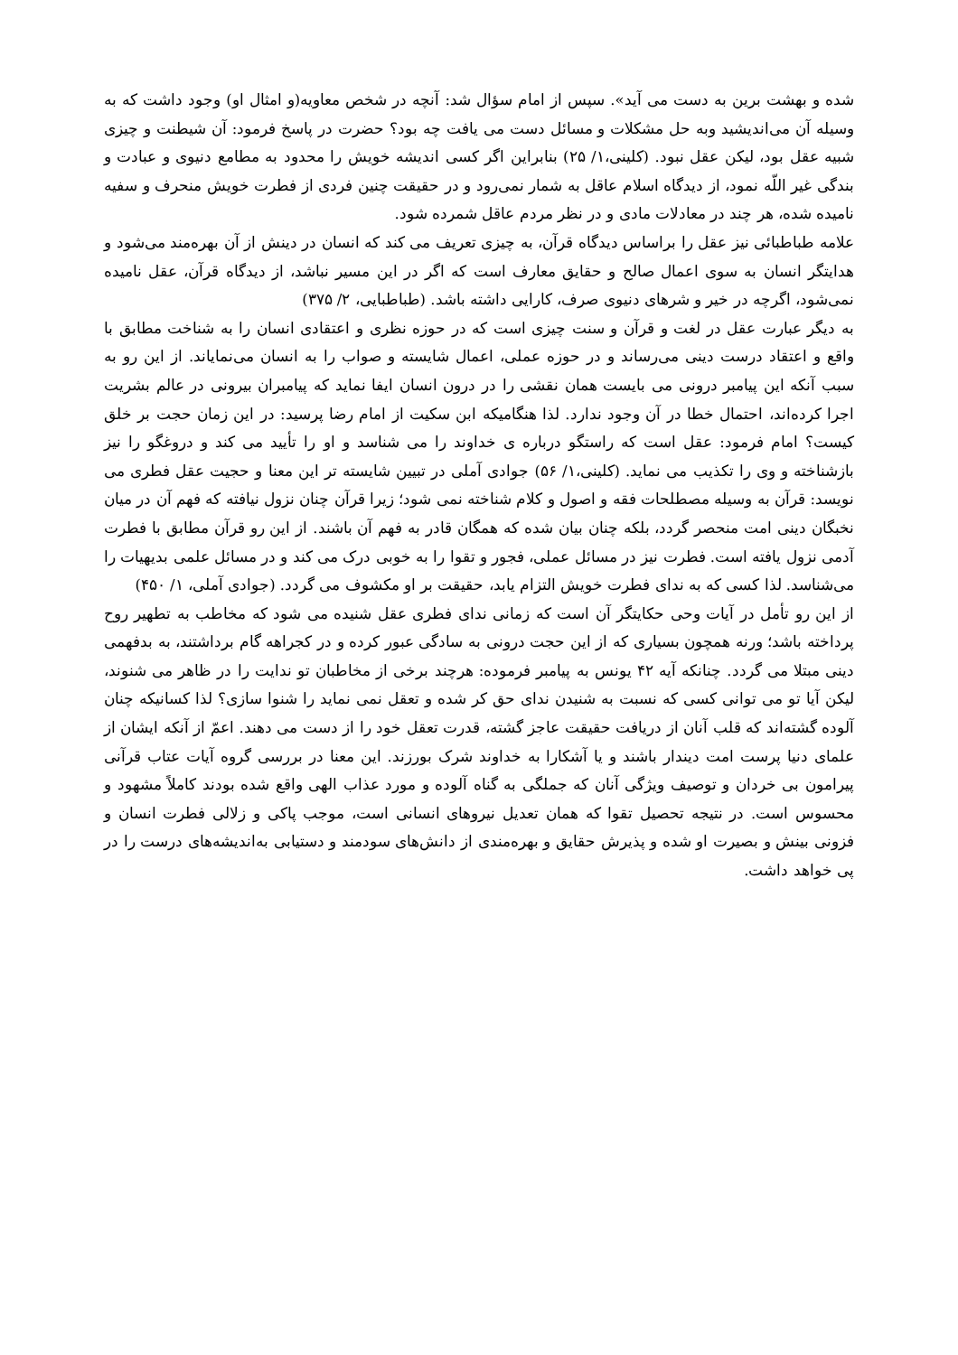شده و بهشت برین به دست می آید». سپس از امام سؤال شد: آنچه در شخص معاویه(و امثال او) وجود داشت که به وسیله آن می‌اندیشید وبه حل مشکلات و مسائل دست می یافت چه بود؟ حضرت در پاسخ فرمود: آن شیطنت و چیزی شبیه عقل بود، لیکن عقل نبود. (کلینی،۱/ ۲۵) بنابراین اگر کسی اندیشه خویش را محدود به مطامع دنیوی و عبادت و بندگی غیر اللّه نمود، از دیدگاه اسلام عاقل به شمار نمی‌رود و در حقیقت چنین فردی از فطرت خویش منحرف و سفیه نامیده شده، هر چند در معادلات مادی و در نظر مردم عاقل شمرده شود.
علامه طباطبائی نیز عقل را براساس دیدگاه قرآن، به چیزی تعریف می کند که انسان در دینش از آن بهره‌مند می‌شود و هدایتگر انسان به سوی اعمال صالح و حقایق معارف است که اگر در این مسیر نباشد، از دیدگاه قرآن، عقل نامیده نمی‌شود، اگرچه در خیر و شرهای دنیوی صرف، کارایی داشته باشد. (طباطبایی، ۲/ ۳۷۵)
به دیگر عبارت عقل در لغت و قرآن و سنت چیزی است که در حوزه نظری و اعتقادی انسان را به شناخت مطابق با واقع و اعتقاد درست دینی می‌رساند و در حوزه عملی، اعمال شایسته و صواب را به انسان می‌نمایاند. از این رو به سبب آنکه این پیامبر درونی می بایست همان نقشی را در درون انسان ایفا نماید که پیامبران بیرونی در عالم بشریت اجرا کرده‌اند، احتمال خطا در آن وجود ندارد. لذا هنگامیکه ابن سکیت از امام رضا پرسید: در این زمان حجت بر خلق کیست؟ امام فرمود: عقل است که راستگو درباره ی خداوند را می شناسد و او را تأیید می کند و دروغگو را نیز بازشناخته و وی را تکذیب می نماید. (کلینی،۱/ ۵۶) جوادی آملی در تبیین شایسته تر این معنا و حجیت عقل فطری می نویسد: قرآن به وسیله مصطلحات فقه و اصول و کلام شناخته نمی شود؛ زیرا قرآن چنان نزول نیافته که فهم آن در میان نخبگان دینی امت منحصر گردد، بلکه چنان بیان شده که همگان قادر به فهم آن باشند. از این رو قرآن مطابق با فطرت آدمی نزول یافته است. فطرت نیز در مسائل عملی، فجور و تقوا را به خوبی درک می کند و در مسائل علمی بدیهیات را می‌شناسد. لذا کسی که به ندای فطرت خویش التزام یابد، حقیقت بر او مکشوف می گردد. (جوادی آملی، ۱/ ۴۵۰)
از این رو تأمل در آیات وحی حکایتگر آن است که زمانی ندای فطری عقل شنیده می شود که مخاطب به تطهیر روح پرداخته باشد؛ ورنه همچون بسیاری که از این حجت درونی به سادگی عبور کرده و در کجراهه گام برداشتند، به بدفهمی دینی مبتلا می گردد. چنانکه آیه ۴۲ یونس به پیامبر فرموده: هرچند برخی از مخاطبان تو ندایت را در ظاهر می شنوند، لیکن آیا تو می توانی کسی که نسبت به شنیدن ندای حق کر شده و تعقل نمی نماید را شنوا سازی؟ لذا کسانیکه چنان آلوده گشته‌اند که قلب آنان از دریافت حقیقت عاجز گشته، قدرت تعقل خود را از دست می دهند. اعمّ از آنکه ایشان از علمای دنیا پرست امت دیندار باشند و یا آشکارا به خداوند شرک بورزند. این معنا در بررسی گروه آیات عتاب قرآنی پیرامون بی خردان و توصیف ویژگی آنان که جملگی به گناه آلوده و مورد عذاب الهی واقع شده بودند کاملاً مشهود و محسوس است. در نتیجه تحصیل تقوا که همان تعدیل نیروهای انسانی است، موجب پاکی و زلالی فطرت انسان و فزونی بینش و بصیرت او شده و پذیرش حقایق و بهره‌مندی از دانش‌های سودمند و دستیابی به‌اندیشه‌های درست را در پی خواهد داشت.